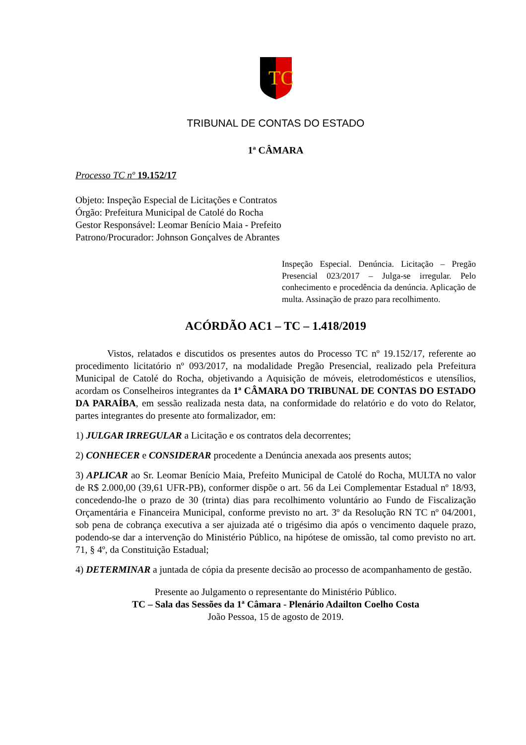TC
TRIBUNAL DE CONTAS DO ESTADO
1ª CÂMARA
Processo TC nº 19.152/17
Objeto: Inspeção Especial de Licitações e Contratos
Órgão: Prefeitura Municipal de Catolé do Rocha
Gestor Responsável: Leomar Benício Maia - Prefeito
Patrono/Procurador: Johnson Gonçalves de Abrantes
Inspeção Especial. Denúncia. Licitação – Pregão Presencial 023/2017 – Julga-se irregular. Pelo conhecimento e procedência da denúncia. Aplicação de multa. Assinação de prazo para recolhimento.
ACÓRDÃO AC1 – TC – 1.418/2019
Vistos, relatados e discutidos os presentes autos do Processo TC nº 19.152/17, referente ao procedimento licitatório nº 093/2017, na modalidade Pregão Presencial, realizado pela Prefeitura Municipal de Catolé do Rocha, objetivando a Aquisição de móveis, eletrodomésticos e utensílios, acordam os Conselheiros integrantes da 1ª CÂMARA DO TRIBUNAL DE CONTAS DO ESTADO DA PARAÍBA, em sessão realizada nesta data, na conformidade do relatório e do voto do Relator, partes integrantes do presente ato formalizador, em:
1) JULGAR IRREGULAR a Licitação e os contratos dela decorrentes;
2) CONHECER e CONSIDERAR procedente a Denúncia anexada aos presents autos;
3) APLICAR ao Sr. Leomar Benício Maia, Prefeito Municipal de Catolé do Rocha, MULTA no valor de R$ 2.000,00 (39,61 UFR-PB), conformer dispõe o art. 56 da Lei Complementar Estadual nº 18/93, concedendo-lhe o prazo de 30 (trinta) dias para recolhimento voluntário ao Fundo de Fiscalização Orçamentária e Financeira Municipal, conforme previsto no art. 3º da Resolução RN TC nº 04/2001, sob pena de cobrança executiva a ser ajuizada até o trigésimo dia após o vencimento daquele prazo, podendo-se dar a intervenção do Ministério Público, na hipótese de omissão, tal como previsto no art. 71, § 4º, da Constituição Estadual;
4) DETERMINAR a juntada de cópia da presente decisão ao processo de acompanhamento de gestão.
Presente ao Julgamento o representante do Ministério Público.
TC – Sala das Sessões da 1ª Câmara - Plenário Adailton Coelho Costa
João Pessoa, 15 de agosto de 2019.